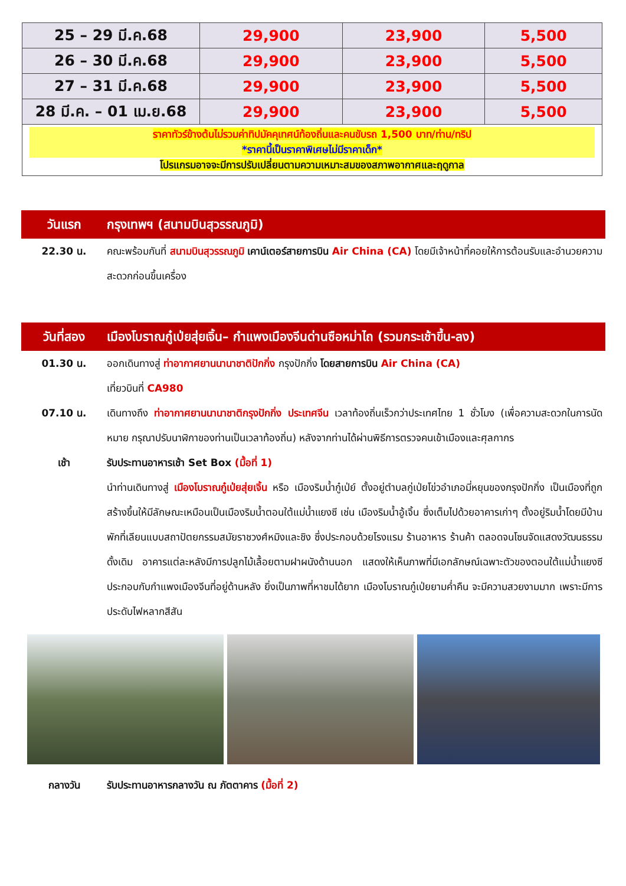| 25 – 29 มี.ค.68 | 29,900 | 23,900 | 5,500 |
| 26 – 30 มี.ค.68 | 29,900 | 23,900 | 5,500 |
| 27 – 31 มี.ค.68 | 29,900 | 23,900 | 5,500 |
| 28 มี.ค. – 01 เม.ย.68 | 29,900 | 23,900 | 5,500 |
ราคาทัวร์ข้างต้นไม่รวมค่าทิปมัคคุเทศน์ท้องถิ่นและคนขับรถ 1,500 บาท/ท่าน/ทริป
*ราคานี้เป็นราคาพิเศษไม่มีราคาเด็ก*
โปรแกรมอาจจะมีการปรับเปลี่ยนตามความเหมาะสมของสภาพอากาศและฤดูกาล
วันแรก กรุงเทพฯ (สนามบินสุวรรณภูมิ)
22.30 น. คณะพร้อมกันที่ สนามบินสุวรรณภูมิ เคาน์เตอร์สายการบิน Air China (CA) โดยมีเจ้าหน้าที่คอยให้การต้อนรับและอำนวยความสะดวกก่อนขึ้นเครื่อง
วันที่สอง เมืองโบราณกู๋เป่ยสุ่ยเจิ้น– กำแพงเมืองจีนด่านซือหม่าไถ (รวมกระเช้าขึ้น-ลง)
01.30 น. ออกเดินทางสู่ ท่าอากาศยานนานาชาติปักกิ่ง กรุงปักกิ่ง โดยสายการบิน Air China (CA)
เที่ยวบินที่ CA980
07.10 น. เดินทางถึง ท่าอากาศยานนานาชาติกรุงปักกิ่ง ประเทศจีน เวลาท้องถิ่นเร็วกว่าประเทศไทย 1 ชั่วโมง (เพื่อความสะดวกในการนัดหมาย กรุณาปรับนาฬิกาของท่านเป็นเวลาท้องถิ่น) หลังจากท่านได้ผ่านพิธีการตรวจคนเข้าเมืองและศุลกากร
เช้า รับประทานอาหารเช้า Set Box (มื้อที่ 1)
นำท่านเดินทางสู่ เมืองโบราณกู๋เป่ยสุ่ยเจิ้น หรือ เมืองริมน้ำกู๋เป่ย์ ตั้งอยู่ตำบลกู่เป่ยโข่วอำเภอมี่หยุนของกรุงปักกิ่ง เป็นเมืองที่ถูกสร้างขึ้นให้มีลักษณะเหมือนเป็นเมืองริมน้ำตอนใต้แม่น้ำแยงซี เช่น เมืองริมน้ำอู้เจิ้น ซึ่งเต็มไปด้วยอาคารเก่าๆ ตั้งอยู่ริมน้ำโดยมีบ้านพักที่เลียนแบบสถาปัตยกรรมสมัยราชวงศ์หมิงและชิง ซึ่งประกอบด้วยโรงแรม ร้านอาหาร ร้านค้า ตลอดจนโซนจัดแสดงวัฒนธรรมดั้งเดิม อาคารแต่ละหลังมีการปลูกไม้เลื้อยตามฝาผนังด้านนอก แสดงให้เห็นภาพที่มีเอกลักษณ์เฉพาะตัวของตอนใต้แม่น้ำแยงซี ประกอบกับกำแพงเมืองจีนที่อยู่ด้านหลัง ยิ่งเป็นภาพที่หาชมได้ยาก เมืองโบราณกู๋เป่ยยามค่ำคืน จะมีความสวยงามมาก เพราะมีการประดับไฟหลากสีสัน
กลางวัน รับประทานอาหารกลางวัน ณ ภัตตาคาร (มื้อที่ 2)